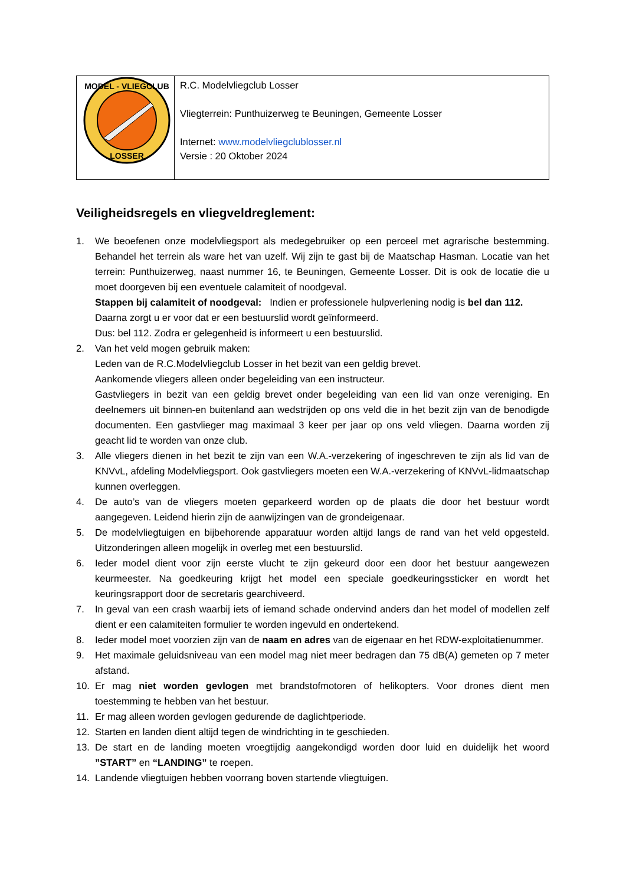| MODEL - VLIEGCLUB LOSSER | R.C. Modelvliegclub Losser Vliegterrein: Punthuizerweg te Beuningen, Gemeente Losser Internet: www.modelvliegclublosser.nl Versie : 20 Oktober 2024 |
Veiligheidsregels en vliegveldreglement:
1. We beoefenen onze modelvliegsport als medegebruiker op een perceel met agrarische bestemming. Behandel het terrein als ware het van uzelf. Wij zijn te gast bij de Maatschap Hasman. Locatie van het terrein: Punthuizerweg, naast nummer 16, te Beuningen, Gemeente Losser. Dit is ook de locatie die u moet doorgeven bij een eventuele calamiteit of noodgeval.
Stappen bij calamiteit of noodgeval: Indien er professionele hulpverlening nodig is bel dan 112.
Daarna zorgt u er voor dat er een bestuurslid wordt geïnformeerd.
Dus: bel 112. Zodra er gelegenheid is informeert u een bestuurslid.
2. Van het veld mogen gebruik maken:
Leden van de R.C.Modelvliegclub Losser in het bezit van een geldig brevet.
Aankomende vliegers alleen onder begeleiding van een instructeur.
Gastvliegers in bezit van een geldig brevet onder begeleiding van een lid van onze vereniging. En deelnemers uit binnen-en buitenland aan wedstrijden op ons veld die in het bezit zijn van de benodigde documenten. Een gastvlieger mag maximaal 3 keer per jaar op ons veld vliegen. Daarna worden zij geacht lid te worden van onze club.
3. Alle vliegers dienen in het bezit te zijn van een W.A.-verzekering of ingeschreven te zijn als lid van de KNVvL, afdeling Modelvliegsport. Ook gastvliegers moeten een W.A.-verzekering of KNVvL-lidmaatschap kunnen overleggen.
4. De auto’s van de vliegers moeten geparkeerd worden op de plaats die door het bestuur wordt aangegeven. Leidend hierin zijn de aanwijzingen van de grondeigenaar.
5. De modelvliegtuigen en bijbehorende apparatuur worden altijd langs de rand van het veld opgesteld. Uitzonderingen alleen mogelijk in overleg met een bestuurslid.
6. Ieder model dient voor zijn eerste vlucht te zijn gekeurd door een door het bestuur aangewezen keurmeester. Na goedkeuring krijgt het model een speciale goedkeuringssticker en wordt het keuringsrapport door de secretaris gearchiveerd.
7. In geval van een crash waarbij iets of iemand schade ondervind anders dan het model of modellen zelf dient er een calamiteiten formulier te worden ingevuld en ondertekend.
8. Ieder model moet voorzien zijn van de naam en adres van de eigenaar en het RDW-exploitatienummer.
9. Het maximale geluidsniveau van een model mag niet meer bedragen dan 75 dB(A) gemeten op 7 meter afstand.
10. Er mag niet worden gevlogen met brandstofmotoren of helikopters. Voor drones dient men toestemming te hebben van het bestuur.
11. Er mag alleen worden gevlogen gedurende de daglichtperiode.
12. Starten en landen dient altijd tegen de windrichting in te geschieden.
13. De start en de landing moeten vroegtijdig aangekondigd worden door luid en duidelijk het woord ”START” en “LANDING” te roepen.
14. Landende vliegtuigen hebben voorrang boven startende vliegtuigen.